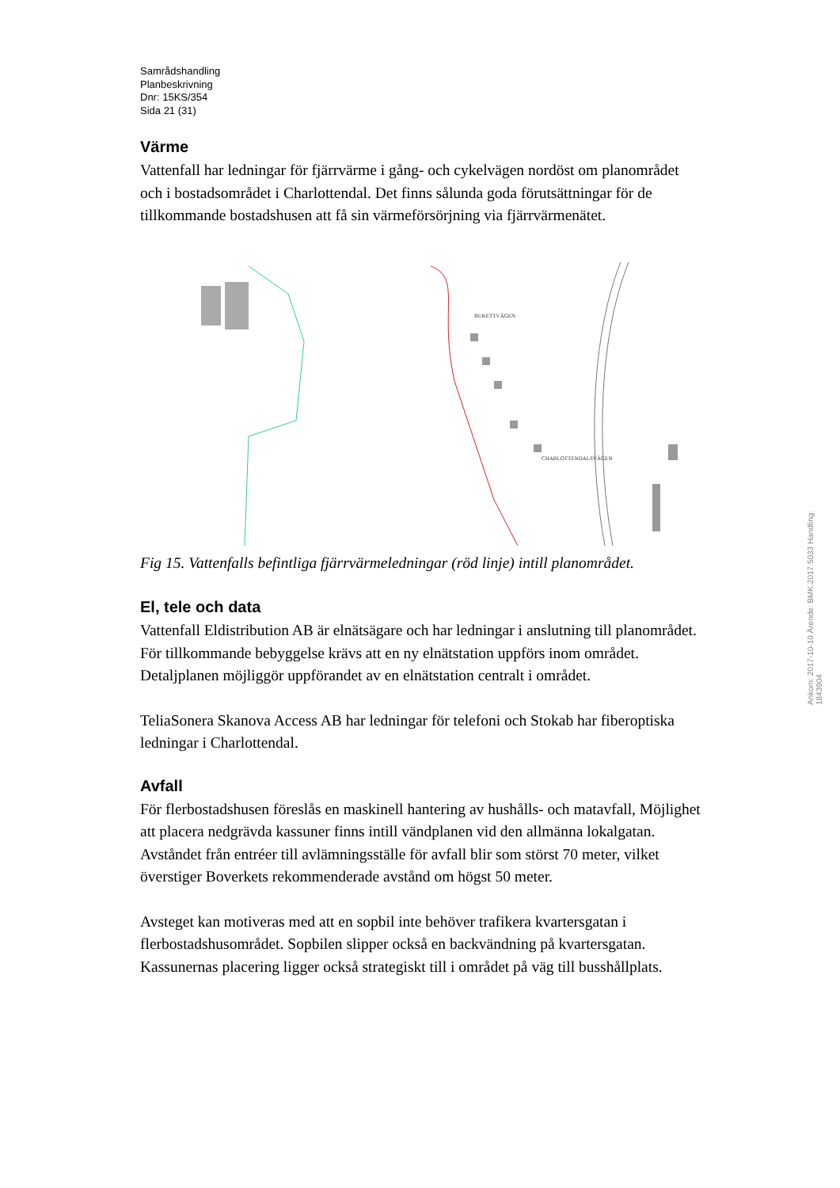Samrådshandling
Planbeskrivning
Dnr: 15KS/354
Sida 21 (31)
Värme
Vattenfall har ledningar för fjärrvärme i gång- och cykelvägen nordöst om planområdet och i bostadsområdet i Charlottendal. Det finns sålunda goda förutsättningar för de tillkommande bostadshusen att få sin värmeförsörjning via fjärrvärmenätet.
BUKETTVÄGEN
CHARLOTTENDALSVÄGEN
Fig 15. Vattenfalls befintliga fjärrvärmeledningar (röd linje) intill planområdet.
El, tele och data
Vattenfall Eldistribution AB är elnätsägare och har ledningar i anslutning till planområdet. För tillkommande bebyggelse krävs att en ny elnätstation uppförs inom området. Detaljplanen möjliggör uppförandet av en elnätstation centralt i området.
TeliaSonera Skanova Access AB har ledningar för telefoni och Stokab har fiberoptiska ledningar i Charlottendal.
Avfall
För flerbostadshusen föreslås en maskinell hantering av hushålls- och matavfall, Möjlighet att placera nedgrävda kassuner finns intill vändplanen vid den allmänna lokalgatan. Avståndet från entréer till avlämningsställe för avfall blir som störst 70 meter, vilket överstiger Boverkets rekommenderade avstånd om högst 50 meter.
Avsteget kan motiveras med att en sopbil inte behöver trafikera kvartersgatan i flerbostadshusområdet. Sopbilen slipper också en backvändning på kvartersgatan. Kassunernas placering ligger också strategiskt till i området på väg till busshållplats.
Ankom: 2017-10-10 Ärende: BMK.2017.5033 Handling: 1843904